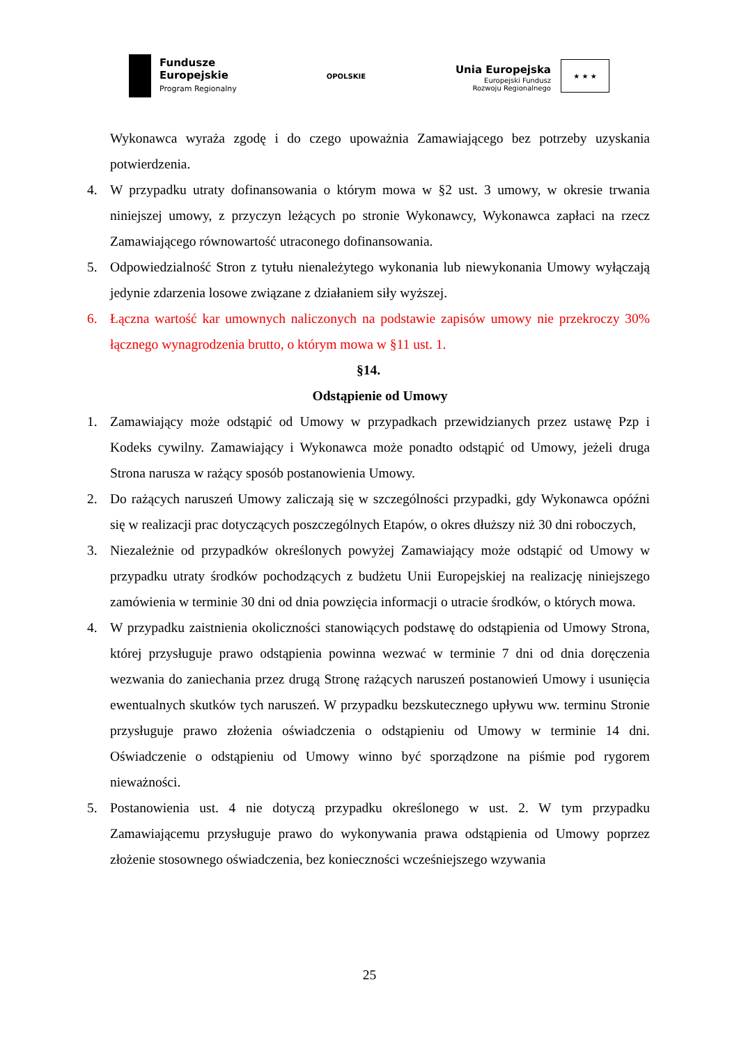Fundusze
Europejskie
Program Regionalny
OPOLSKIE
Unia Europejska
Europejski Fundusz
Rozwoju Regionalnego
★ ★ ★
Wykonawca wyraża zgodę i do czego upoważnia Zamawiającego bez potrzeby uzyskania potwierdzenia.
4. W przypadku utraty dofinansowania o którym mowa w §2 ust. 3 umowy, w okresie trwania niniejszej umowy, z przyczyn leżących po stronie Wykonawcy, Wykonawca zapłaci na rzecz Zamawiającego równowartość utraconego dofinansowania.
5. Odpowiedzialność Stron z tytułu nienależytego wykonania lub niewykonania Umowy wyłączają jedynie zdarzenia losowe związane z działaniem siły wyższej.
6. Łączna wartość kar umownych naliczonych na podstawie zapisów umowy nie przekroczy 30% łącznego wynagrodzenia brutto, o którym mowa w §11 ust. 1.
§14.
Odstąpienie od Umowy
1. Zamawiający może odstąpić od Umowy w przypadkach przewidzianych przez ustawę Pzp i Kodeks cywilny. Zamawiający i Wykonawca może ponadto odstąpić od Umowy, jeżeli druga Strona narusza w rażący sposób postanowienia Umowy.
2. Do rażących naruszeń Umowy zaliczają się w szczególności przypadki, gdy Wykonawca opóźni się w realizacji prac dotyczących poszczególnych Etapów, o okres dłuższy niż 30 dni roboczych,
3. Niezależnie od przypadków określonych powyżej Zamawiający może odstąpić od Umowy w przypadku utraty środków pochodzących z budżetu Unii Europejskiej na realizację niniejszego zamówienia w terminie 30 dni od dnia powzięcia informacji o utracie środków, o których mowa.
4. W przypadku zaistnienia okoliczności stanowiących podstawę do odstąpienia od Umowy Strona, której przysługuje prawo odstąpienia powinna wezwać w terminie 7 dni od dnia doręczenia wezwania do zaniechania przez drugą Stronę rażących naruszeń postanowień Umowy i usunięcia ewentualnych skutków tych naruszeń. W przypadku bezskutecznego upływu ww. terminu Stronie przysługuje prawo złożenia oświadczenia o odstąpieniu od Umowy w terminie 14 dni. Oświadczenie o odstąpieniu od Umowy winno być sporządzone na piśmie pod rygorem nieważności.
5. Postanowienia ust. 4 nie dotyczą przypadku określonego w ust. 2. W tym przypadku Zamawiającemu przysługuje prawo do wykonywania prawa odstąpienia od Umowy poprzez złożenie stosownego oświadczenia, bez konieczności wcześniejszego wzywania
25